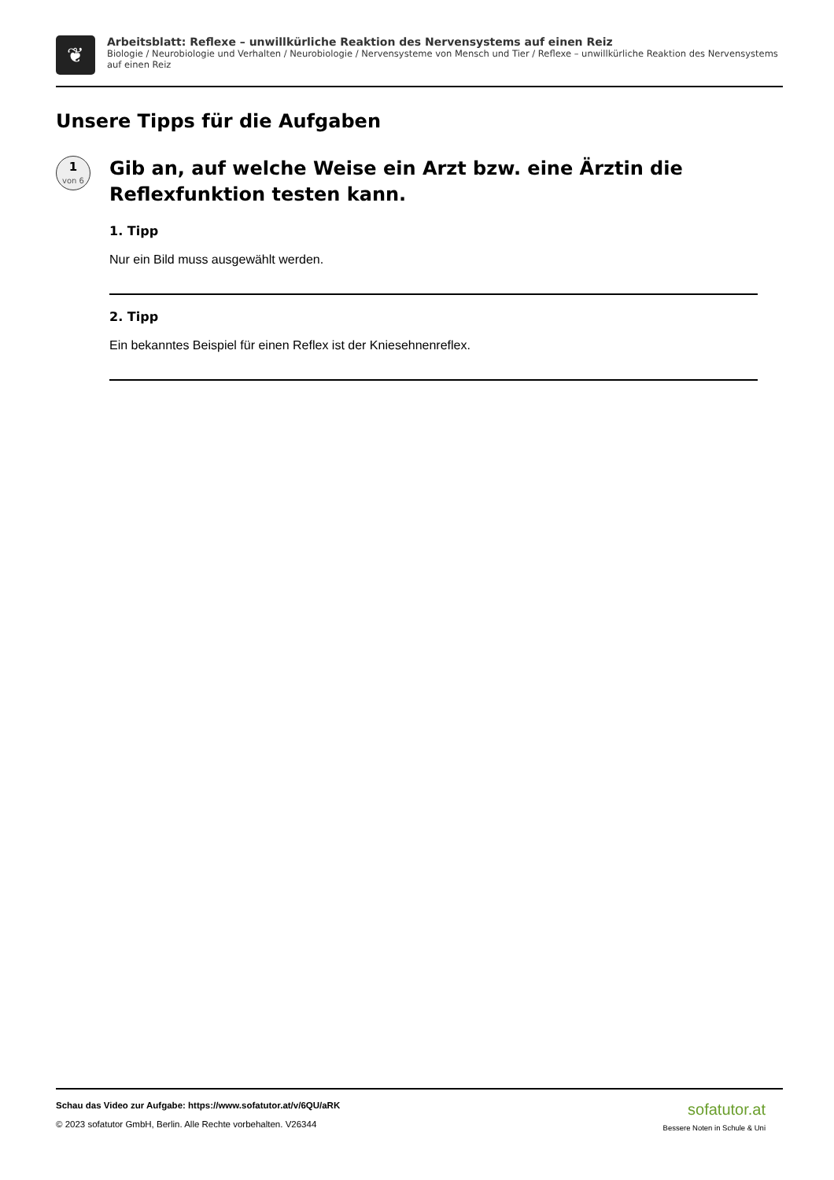❦
Arbeitsblatt: Reflexe – unwillkürliche Reaktion des Nervensystems auf einen Reiz
Biologie / Neurobiologie und Verhalten / Neurobiologie / Nervensysteme von Mensch und Tier / Reflexe – unwillkürliche Reaktion des Nervensystems auf einen Reiz
Unsere Tipps für die Aufgaben
1
von 6
Gib an, auf welche Weise ein Arzt bzw. eine Ärztin die Reflexfunktion testen kann.
1. Tipp
Nur ein Bild muss ausgewählt werden.
2. Tipp
Ein bekanntes Beispiel für einen Reflex ist der Kniesehnenreflex.
Schau das Video zur Aufgabe: https://www.sofatutor.at/v/6QU/aRK
© 2023 sofatutor GmbH, Berlin. Alle Rechte vorbehalten. V26344
sofatutor.at
Bessere Noten in Schule & Uni